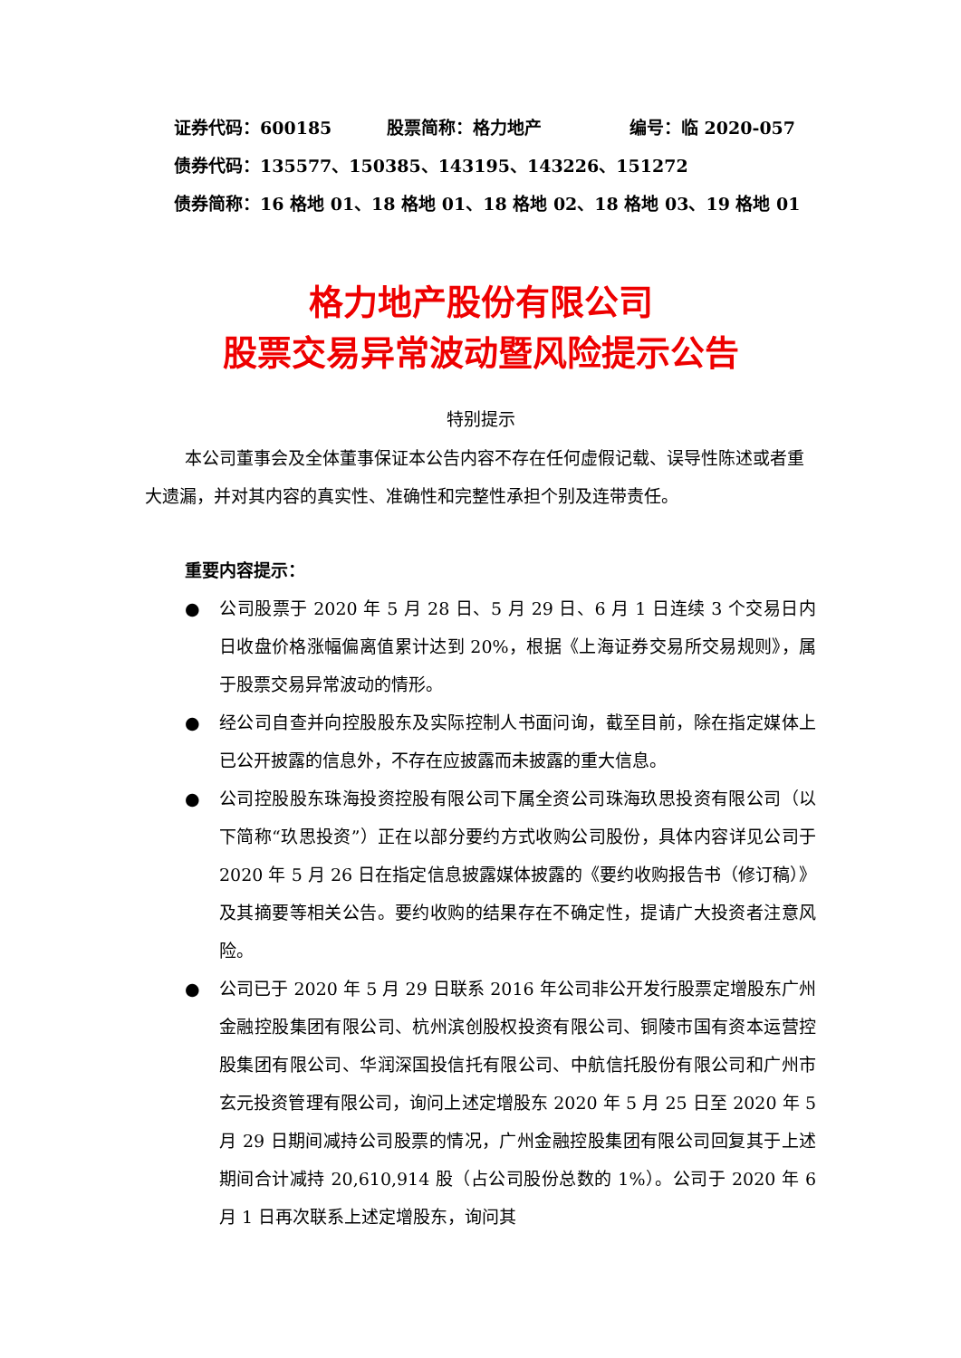证券代码：600185 股票简称：格力地产 编号：临 2020-057
债券代码：135577、150385、143195、143226、151272
债券简称：16 格地 01、18 格地 01、18 格地 02、18 格地 03、19 格地 01
格力地产股份有限公司
股票交易异常波动暨风险提示公告
特别提示
本公司董事会及全体董事保证本公告内容不存在任何虚假记载、误导性陈述或者重大遗漏，并对其内容的真实性、准确性和完整性承担个别及连带责任。
重要内容提示：
● 公司股票于 2020 年 5 月 28 日、5 月 29 日、6 月 1 日连续 3 个交易日内日收盘价格涨幅偏离值累计达到 20%，根据《上海证券交易所交易规则》，属于股票交易异常波动的情形。
● 经公司自查并向控股股东及实际控制人书面问询，截至目前，除在指定媒体上已公开披露的信息外，不存在应披露而未披露的重大信息。
● 公司控股股东珠海投资控股有限公司下属全资公司珠海玖思投资有限公司（以下简称“玖思投资”）正在以部分要约方式收购公司股份，具体内容详见公司于 2020 年 5 月 26 日在指定信息披露媒体披露的《要约收购报告书（修订稿）》及其摘要等相关公告。要约收购的结果存在不确定性，提请广大投资者注意风险。
● 公司已于 2020 年 5 月 29 日联系 2016 年公司非公开发行股票定增股东广州金融控股集团有限公司、杭州滨创股权投资有限公司、铜陵市国有资本运营控股集团有限公司、华润深国投信托有限公司、中航信托股份有限公司和广州市玄元投资管理有限公司，询问上述定增股东 2020 年 5 月 25 日至 2020 年 5 月 29 日期间减持公司股票的情况，广州金融控股集团有限公司回复其于上述期间合计减持 20,610,914 股（占公司股份总数的 1%）。公司于 2020 年 6 月 1 日再次联系上述定增股东，询问其